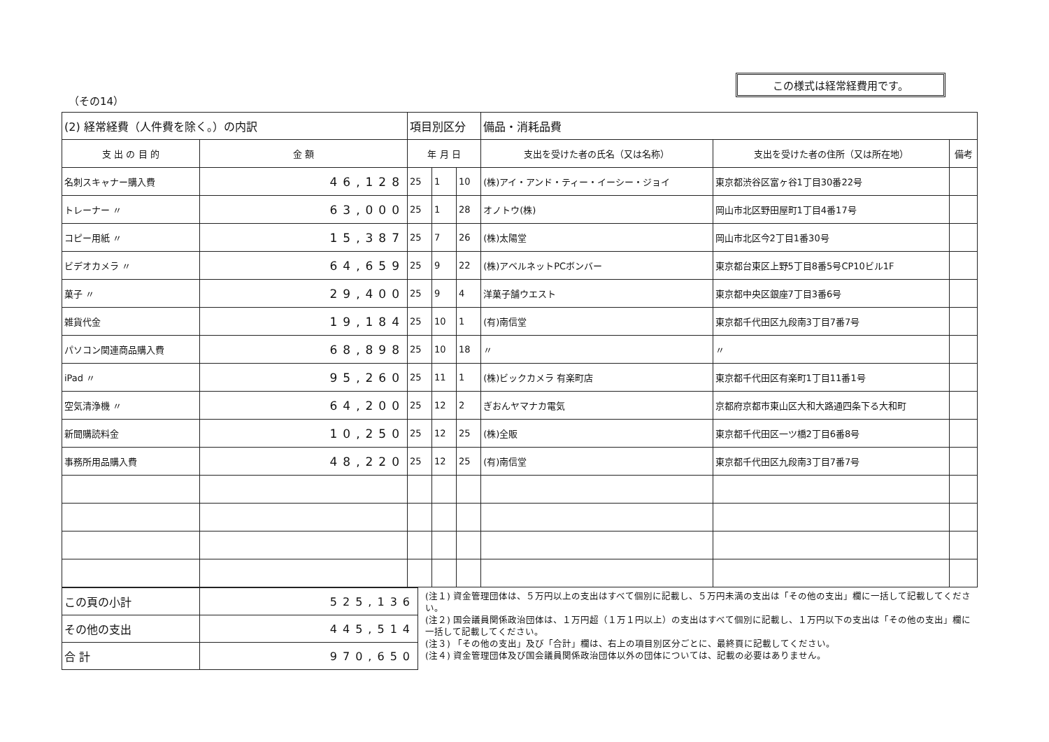この様式は経常経費用です。
（その14）
| (2) 経常経費（人件費を除く。）の内訳 | | 項目別区分 | | | 備品・消耗品費 | | |
| 支 出 の 目 的 | 金 額 | 年 月 日 | | | 支出を受けた者の氏名（又は名称） | 支出を受けた者の住所（又は所在地） | 備考 |
| 名刺スキャナー購入費 | 46,128 | 25 | 1 | 10 | (株)アイ・アンド・ティー・イーシー・ジョイ | 東京都渋谷区富ヶ谷1丁目30番22号 | |
| トレーナー 〃 | 63,000 | 25 | 1 | 28 | オノトウ(株) | 岡山市北区野田屋町1丁目4番17号 | |
| コピー用紙 〃 | 15,387 | 25 | 7 | 26 | (株)太陽堂 | 岡山市北区今2丁目1番30号 | |
| ビデオカメラ 〃 | 64,659 | 25 | 9 | 22 | (株)アベルネットPCボンバー | 東京都台東区上野5丁目8番5号CP10ビル1F | |
| 菓子 〃 | 29,400 | 25 | 9 | 4 | 洋菓子舗ウエスト | 東京都中央区銀座7丁目3番6号 | |
| 雑貨代金 | 19,184 | 25 | 10 | 1 | (有)南信堂 | 東京都千代田区九段南3丁目7番7号 | |
| パソコン関連商品購入費 | 68,898 | 25 | 10 | 18 | 〃 | 〃 | |
| iPad 〃 | 95,260 | 25 | 11 | 1 | (株)ビックカメラ 有楽町店 | 東京都千代田区有楽町1丁目11番1号 | |
| 空気清浄機 〃 | 64,200 | 25 | 12 | 2 | ぎおんヤマナカ電気 | 京都府京都市東山区大和大路通四条下る大和町 | |
| 新聞購読料金 | 10,250 | 25 | 12 | 25 | (株)全販 | 東京都千代田区一ツ橋2丁目6番8号 | |
| 事務所用品購入費 | 48,220 | 25 | 12 | 25 | (有)南信堂 | 東京都千代田区九段南3丁目7番7号 | |
| この頁の小計 | 525,136 |
| その他の支出 | 445,514 |
| 合 計 | 970,650 |
(注１) 資金管理団体は、５万円以上の支出はすべて個別に記載し、５万円未満の支出は「その他の支出」欄に一括して記載してください。
(注２) 国会議員関係政治団体は、１万円超（１万１円以上）の支出はすべて個別に記載し、１万円以下の支出は「その他の支出」欄に一括して記載してください。
(注３) 「その他の支出」及び「合計」欄は、右上の項目別区分ごとに、最終頁に記載してください。
(注４) 資金管理団体及び国会議員関係政治団体以外の団体については、記載の必要はありません。